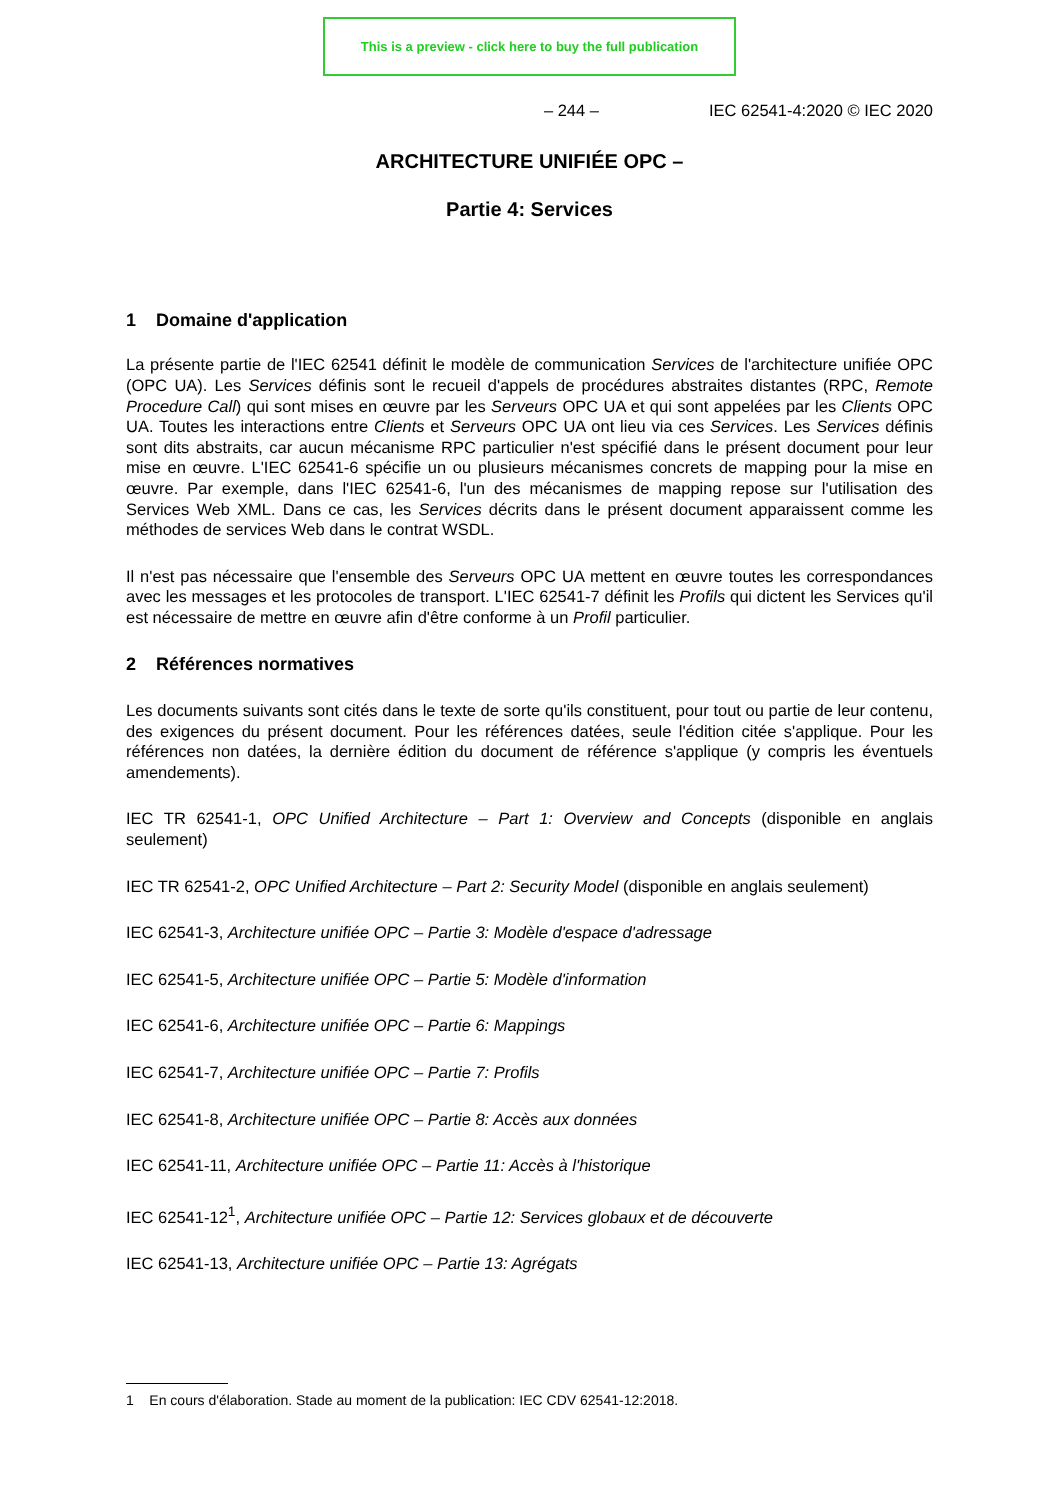This is a preview - click here to buy the full publication
– 244 – IEC 62541-4:2020 © IEC 2020
ARCHITECTURE UNIFIÉE OPC –
Partie 4: Services
1 Domaine d'application
La présente partie de l'IEC 62541 définit le modèle de communication Services de l'architecture unifiée OPC (OPC UA). Les Services définis sont le recueil d'appels de procédures abstraites distantes (RPC, Remote Procedure Call) qui sont mises en œuvre par les Serveurs OPC UA et qui sont appelées par les Clients OPC UA. Toutes les interactions entre Clients et Serveurs OPC UA ont lieu via ces Services. Les Services définis sont dits abstraits, car aucun mécanisme RPC particulier n'est spécifié dans le présent document pour leur mise en œuvre. L'IEC 62541-6 spécifie un ou plusieurs mécanismes concrets de mapping pour la mise en œuvre. Par exemple, dans l'IEC 62541-6, l'un des mécanismes de mapping repose sur l'utilisation des Services Web XML. Dans ce cas, les Services décrits dans le présent document apparaissent comme les méthodes de services Web dans le contrat WSDL.
Il n'est pas nécessaire que l'ensemble des Serveurs OPC UA mettent en œuvre toutes les correspondances avec les messages et les protocoles de transport. L'IEC 62541-7 définit les Profils qui dictent les Services qu'il est nécessaire de mettre en œuvre afin d'être conforme à un Profil particulier.
2 Références normatives
Les documents suivants sont cités dans le texte de sorte qu'ils constituent, pour tout ou partie de leur contenu, des exigences du présent document. Pour les références datées, seule l'édition citée s'applique. Pour les références non datées, la dernière édition du document de référence s'applique (y compris les éventuels amendements).
IEC TR 62541-1, OPC Unified Architecture – Part 1: Overview and Concepts (disponible en anglais seulement)
IEC TR 62541-2, OPC Unified Architecture – Part 2: Security Model (disponible en anglais seulement)
IEC 62541-3, Architecture unifiée OPC – Partie 3: Modèle d'espace d'adressage
IEC 62541-5, Architecture unifiée OPC – Partie 5: Modèle d'information
IEC 62541-6, Architecture unifiée OPC – Partie 6: Mappings
IEC 62541-7, Architecture unifiée OPC – Partie 7: Profils
IEC 62541-8, Architecture unifiée OPC – Partie 8: Accès aux données
IEC 62541-11, Architecture unifiée OPC – Partie 11: Accès à l'historique
IEC 62541-12<sup>1</sup>, Architecture unifiée OPC – Partie 12: Services globaux et de découverte
IEC 62541-13, Architecture unifiée OPC – Partie 13: Agrégats
1 En cours d'élaboration. Stade au moment de la publication: IEC CDV 62541-12:2018.